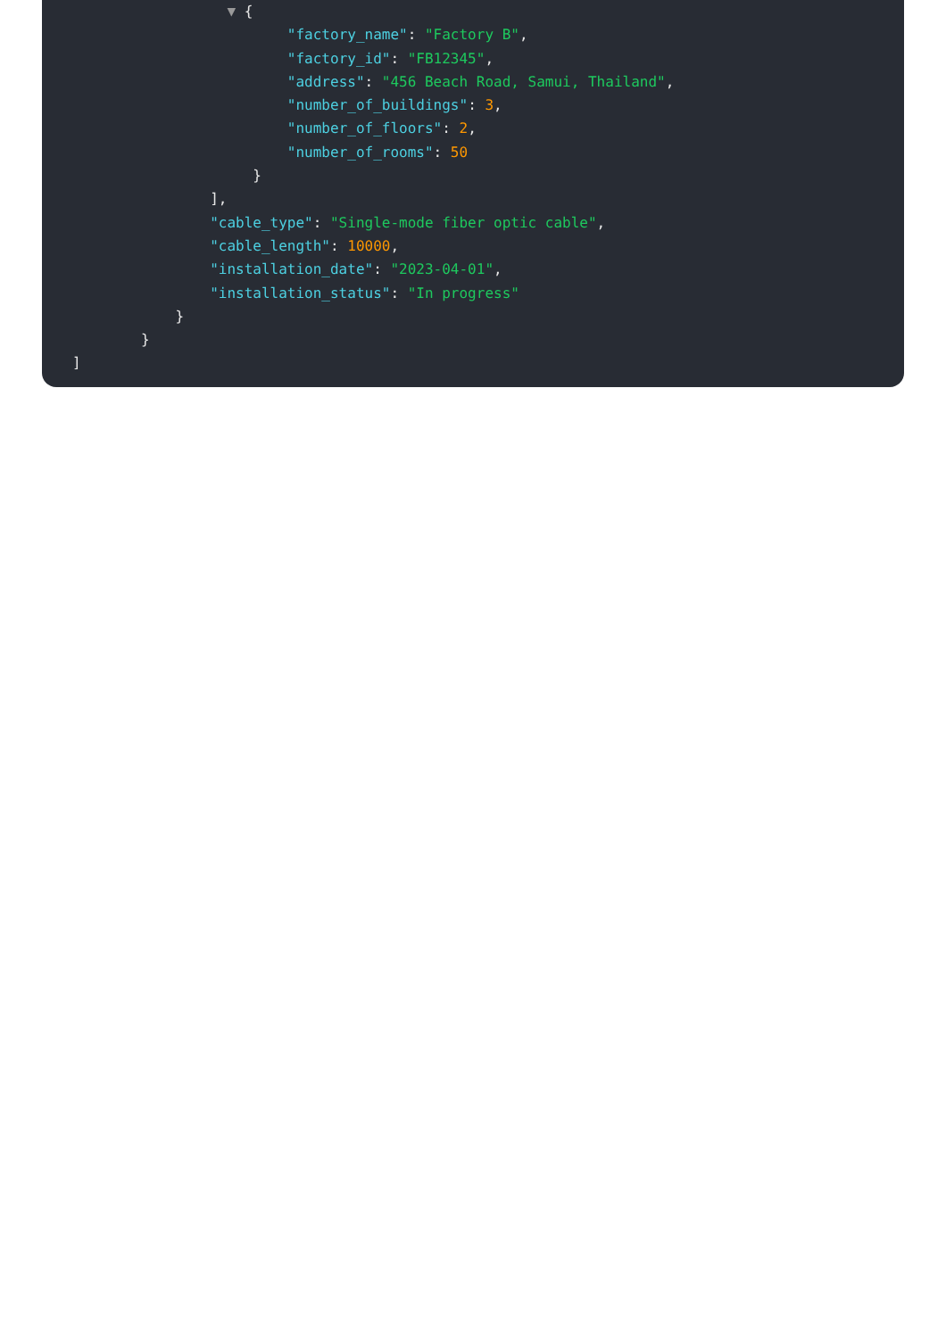▼ {
"factory_name": "Factory B",
"factory_id": "FB12345",
"address": "456 Beach Road, Samui, Thailand",
"number_of_buildings": 3,
"number_of_floors": 2,
"number_of_rooms": 50
}
],
"cable_type": "Single-mode fiber optic cable",
"cable_length": 10000,
"installation_date": "2023-04-01",
"installation_status": "In progress"
}
}
]